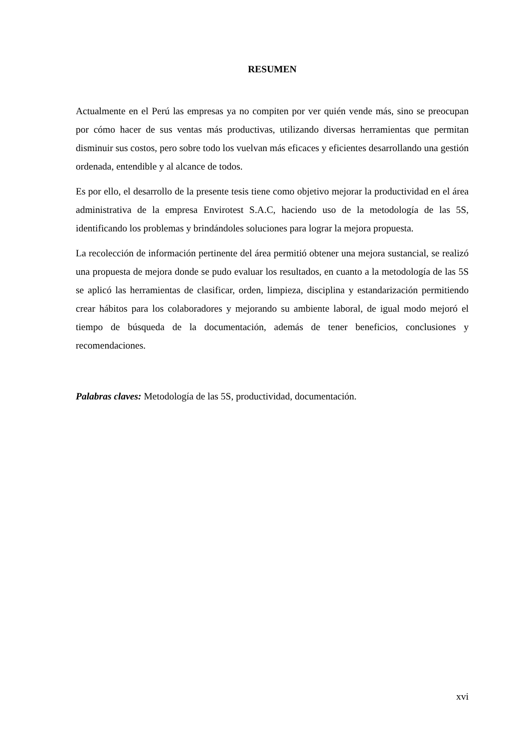RESUMEN
Actualmente en el Perú las empresas ya no compiten por ver quién vende más, sino se preocupan por cómo hacer de sus ventas más productivas, utilizando diversas herramientas que permitan disminuir sus costos, pero sobre todo los vuelvan más eficaces y eficientes desarrollando una gestión ordenada, entendible y al alcance de todos.
Es por ello, el desarrollo de la presente tesis tiene como objetivo mejorar la productividad en el área administrativa de la empresa Envirotest S.A.C, haciendo uso de la metodología de las 5S, identificando los problemas y brindándoles soluciones para lograr la mejora propuesta.
La recolección de información pertinente del área permitió obtener una mejora sustancial, se realizó una propuesta de mejora donde se pudo evaluar los resultados, en cuanto a la metodología de las 5S se aplicó las herramientas de clasificar, orden, limpieza, disciplina y estandarización permitiendo crear hábitos para los colaboradores y mejorando su ambiente laboral, de igual modo mejoró el tiempo de búsqueda de la documentación, además de tener beneficios, conclusiones y recomendaciones.
Palabras claves: Metodología de las 5S, productividad, documentación.
xvi